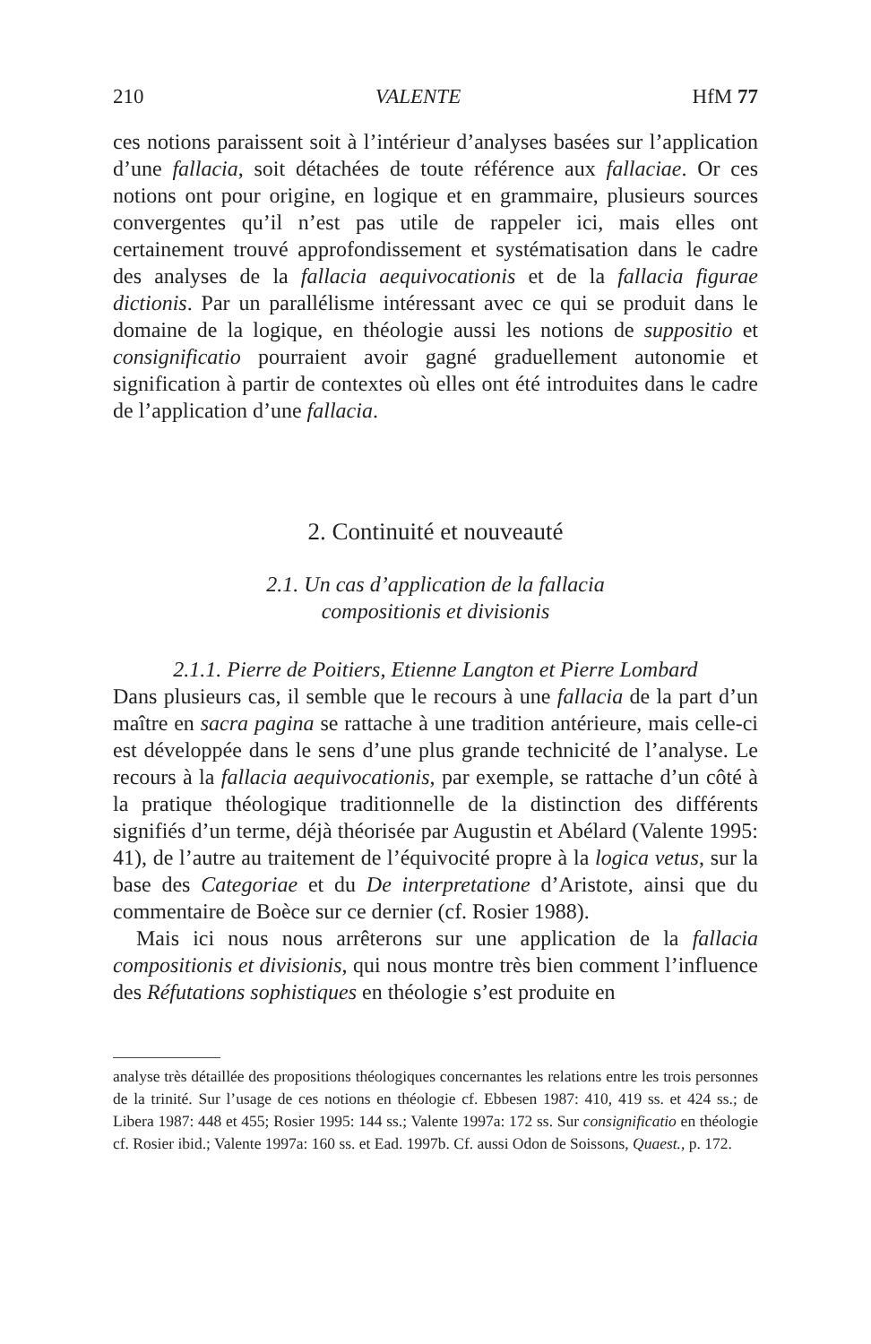210 VALENTE HfM 77
ces notions paraissent soit à l’intérieur d’analyses basées sur l’application d’une fallacia, soit détachées de toute référence aux fallaciae. Or ces notions ont pour origine, en logique et en grammaire, plusieurs sources convergentes qu’il n’est pas utile de rappeler ici, mais elles ont certainement trouvé approfondissement et systématisation dans le cadre des analyses de la fallacia aequivocationis et de la fallacia figurae dictionis. Par un parallélisme intéressant avec ce qui se produit dans le domaine de la logique, en théologie aussi les notions de suppositio et consignificatio pourraient avoir gagné graduellement autonomie et signification à partir de contextes où elles ont été introduites dans le cadre de l’application d’une fallacia.
2. Continuité et nouveauté
2.1. Un cas d’application de la fallacia
compositionis et divisionis
2.1.1. Pierre de Poitiers, Etienne Langton et Pierre Lombard
Dans plusieurs cas, il semble que le recours à une fallacia de la part d’un maître en sacra pagina se rattache à une tradition antérieure, mais celle-ci est développée dans le sens d’une plus grande technicité de l’analyse. Le recours à la fallacia aequivocationis, par exemple, se rattache d’un côté à la pratique théologique traditionnelle de la distinction des différents signifiés d’un terme, déjà théorisée par Augustin et Abélard (Valente 1995: 41), de l’autre au traitement de l’équivocité propre à la logica vetus, sur la base des Categoriae et du De interpretatione d’Aristote, ainsi que du commentaire de Boèce sur ce dernier (cf. Rosier 1988).
Mais ici nous nous arrêterons sur une application de la fallacia compositionis et divisionis, qui nous montre très bien comment l’influence des Réfutations sophistiques en théologie s’est produite en
analyse très détaillée des propositions théologiques concernantes les relations entre les trois personnes de la trinité. Sur l’usage de ces notions en théologie cf. Ebbesen 1987: 410, 419 ss. et 424 ss.; de Libera 1987: 448 et 455; Rosier 1995: 144 ss.; Valente 1997a: 172 ss. Sur consignificatio en théologie cf. Rosier ibid.; Valente 1997a: 160 ss. et Ead. 1997b. Cf. aussi Odon de Soissons, Quaest., p. 172.